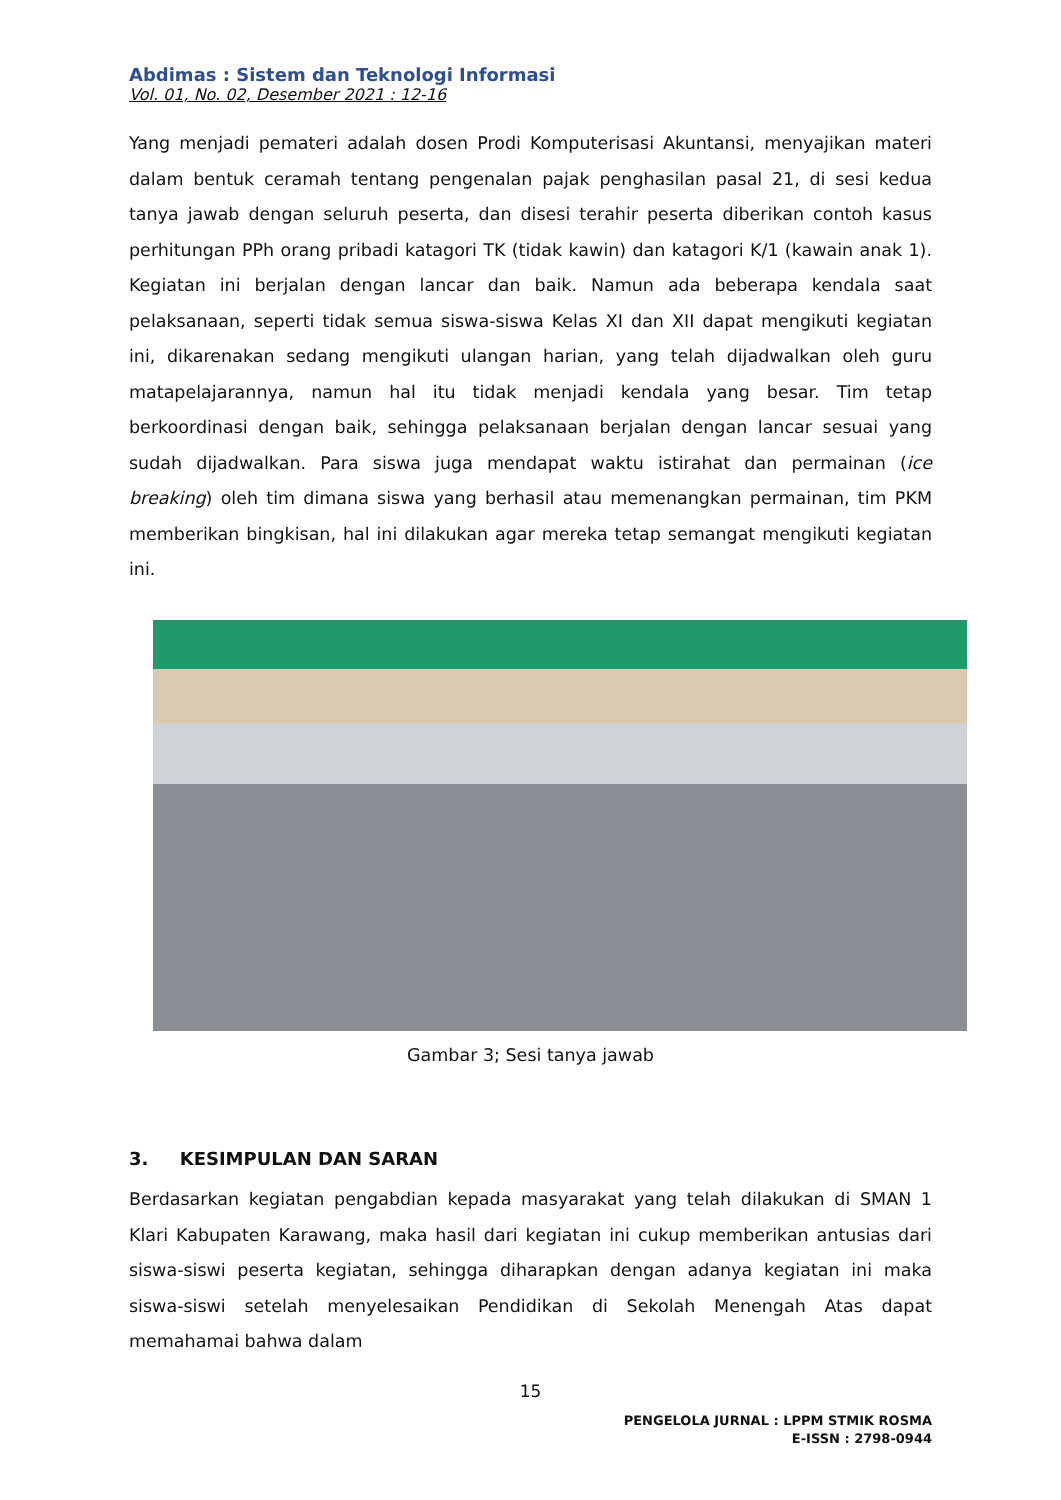Abdimas : Sistem dan Teknologi Informasi
Vol. 01, No. 02, Desember 2021 : 12-16
Yang menjadi pemateri adalah dosen Prodi Komputerisasi Akuntansi, menyajikan materi dalam bentuk ceramah tentang pengenalan pajak penghasilan pasal 21, di sesi kedua tanya jawab dengan seluruh peserta, dan disesi terahir peserta diberikan contoh kasus perhitungan PPh orang pribadi katagori TK (tidak kawin) dan katagori K/1 (kawain anak 1). Kegiatan ini berjalan dengan lancar dan baik. Namun ada beberapa kendala saat pelaksanaan, seperti tidak semua siswa-siswa Kelas XI dan XII dapat mengikuti kegiatan ini, dikarenakan sedang mengikuti ulangan harian, yang telah dijadwalkan oleh guru matapelajarannya, namun hal itu tidak menjadi kendala yang besar. Tim tetap berkoordinasi dengan baik, sehingga pelaksanaan berjalan dengan lancar sesuai yang sudah dijadwalkan. Para siswa juga mendapat waktu istirahat dan permainan (ice breaking) oleh tim dimana siswa yang berhasil atau memenangkan permainan, tim PKM memberikan bingkisan, hal ini dilakukan agar mereka tetap semangat mengikuti kegiatan ini.
Gambar 3; Sesi tanya jawab
3. KESIMPULAN DAN SARAN
Berdasarkan kegiatan pengabdian kepada masyarakat yang telah dilakukan di SMAN 1 Klari Kabupaten Karawang, maka hasil dari kegiatan ini cukup memberikan antusias dari siswa-siswi peserta kegiatan, sehingga diharapkan dengan adanya kegiatan ini maka siswa-siswi setelah menyelesaikan Pendidikan di Sekolah Menengah Atas dapat memahamai bahwa dalam
15
PENGELOLA JURNAL : LPPM STMIK ROSMA
E-ISSN : 2798-0944